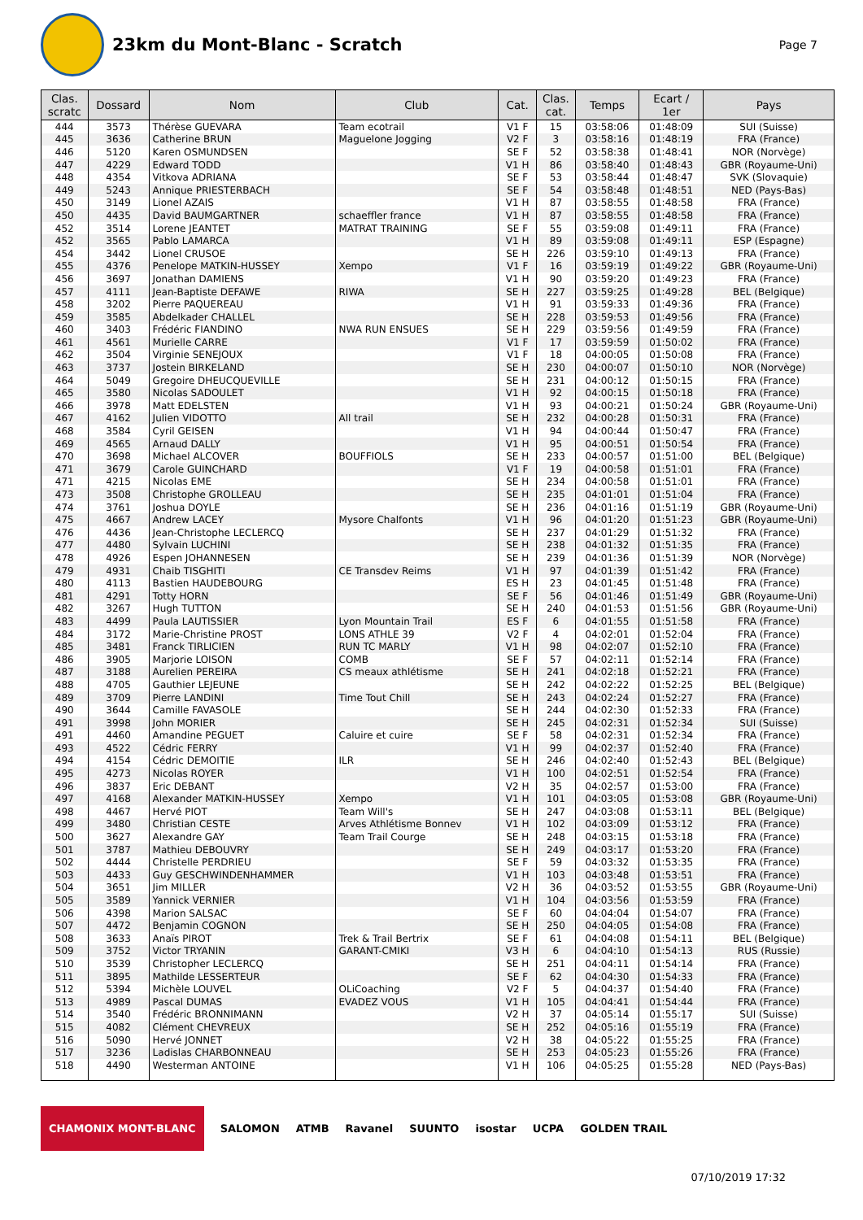23km du Mont-Blanc - Scratch
Page 7
| Clas. scratc | Dossard | Nom | Club | Cat. | Clas. cat. | Temps | Ecart / 1er | Pays |
| --- | --- | --- | --- | --- | --- | --- | --- | --- |
| 444 | 3573 | Thérèse GUEVARA | Team ecotrail | V1 F | 15 | 03:58:06 | 01:48:09 | SUI (Suisse) |
| 445 | 3636 | Catherine BRUN | Maguelone Jogging | V2 F | 3 | 03:58:16 | 01:48:19 | FRA (France) |
| 446 | 5120 | Karen OSMUNDSEN | | SE F | 52 | 03:58:38 | 01:48:41 | NOR (Norvège) |
| 447 | 4229 | Edward TODD | | V1 H | 86 | 03:58:40 | 01:48:43 | GBR (Royaume-Uni) |
| 448 | 4354 | Vitkova ADRIANA | | SE F | 53 | 03:58:44 | 01:48:47 | SVK (Slovaquie) |
| 449 | 5243 | Annique PRIESTERBACH | | SE F | 54 | 03:58:48 | 01:48:51 | NED (Pays-Bas) |
| 450 | 3149 | Lionel AZAIS | | V1 H | 87 | 03:58:55 | 01:48:58 | FRA (France) |
| 450 | 4435 | David BAUMGARTNER | schaeffler france | V1 H | 87 | 03:58:55 | 01:48:58 | FRA (France) |
| 452 | 3514 | Lorene JEANTET | MATRAT TRAINING | SE F | 55 | 03:59:08 | 01:49:11 | FRA (France) |
| 452 | 3565 | Pablo LAMARCA | | V1 H | 89 | 03:59:08 | 01:49:11 | ESP (Espagne) |
| 454 | 3442 | Lionel CRUSOE | | SE H | 226 | 03:59:10 | 01:49:13 | FRA (France) |
| 455 | 4376 | Penelope MATKIN-HUSSEY | Xempo | V1 F | 16 | 03:59:19 | 01:49:22 | GBR (Royaume-Uni) |
| 456 | 3697 | Jonathan DAMIENS | | V1 H | 90 | 03:59:20 | 01:49:23 | FRA (France) |
| 457 | 4111 | Jean-Baptiste DEFAWE | RIWA | SE H | 227 | 03:59:25 | 01:49:28 | BEL (Belgique) |
| 458 | 3202 | Pierre PAQUEREAU | | V1 H | 91 | 03:59:33 | 01:49:36 | FRA (France) |
| 459 | 3585 | Abdelkader CHALLEL | | SE H | 228 | 03:59:53 | 01:49:56 | FRA (France) |
| 460 | 3403 | Frédéric FIANDINO | NWA RUN ENSUES | SE H | 229 | 03:59:56 | 01:49:59 | FRA (France) |
| 461 | 4561 | Murielle CARRE | | V1 F | 17 | 03:59:59 | 01:50:02 | FRA (France) |
| 462 | 3504 | Virginie SENEJOUX | | V1 F | 18 | 04:00:05 | 01:50:08 | FRA (France) |
| 463 | 3737 | Jostein BIRKELAND | | SE H | 230 | 04:00:07 | 01:50:10 | NOR (Norvège) |
| 464 | 5049 | Gregoire DHEUCQUEVILLE | | SE H | 231 | 04:00:12 | 01:50:15 | FRA (France) |
| 465 | 3580 | Nicolas SADOULET | | V1 H | 92 | 04:00:15 | 01:50:18 | FRA (France) |
| 466 | 3978 | Matt EDELSTEN | | V1 H | 93 | 04:00:21 | 01:50:24 | GBR (Royaume-Uni) |
| 467 | 4162 | Julien VIDOTTO | All trail | SE H | 232 | 04:00:28 | 01:50:31 | FRA (France) |
| 468 | 3584 | Cyril GEISEN | | V1 H | 94 | 04:00:44 | 01:50:47 | FRA (France) |
| 469 | 4565 | Arnaud DALLY | | V1 H | 95 | 04:00:51 | 01:50:54 | FRA (France) |
| 470 | 3698 | Michael ALCOVER | BOUFFIOLS | SE H | 233 | 04:00:57 | 01:51:00 | BEL (Belgique) |
| 471 | 3679 | Carole GUINCHARD | | V1 F | 19 | 04:00:58 | 01:51:01 | FRA (France) |
| 471 | 4215 | Nicolas EME | | SE H | 234 | 04:00:58 | 01:51:01 | FRA (France) |
| 473 | 3508 | Christophe GROLLEAU | | SE H | 235 | 04:01:01 | 01:51:04 | FRA (France) |
| 474 | 3761 | Joshua DOYLE | | SE H | 236 | 04:01:16 | 01:51:19 | GBR (Royaume-Uni) |
| 475 | 4667 | Andrew LACEY | Mysore Chalfonts | V1 H | 96 | 04:01:20 | 01:51:23 | GBR (Royaume-Uni) |
| 476 | 4436 | Jean-Christophe LECLERCQ | | SE H | 237 | 04:01:29 | 01:51:32 | FRA (France) |
| 477 | 4480 | Sylvain LUCHINI | | SE H | 238 | 04:01:32 | 01:51:35 | FRA (France) |
| 478 | 4926 | Espen JOHANNESEN | | SE H | 239 | 04:01:36 | 01:51:39 | NOR (Norvège) |
| 479 | 4931 | Chaib TISGHITI | CE Transdev Reims | V1 H | 97 | 04:01:39 | 01:51:42 | FRA (France) |
| 480 | 4113 | Bastien HAUDEBOURG | | ES H | 23 | 04:01:45 | 01:51:48 | FRA (France) |
| 481 | 4291 | Totty HORN | | SE F | 56 | 04:01:46 | 01:51:49 | GBR (Royaume-Uni) |
| 482 | 3267 | Hugh TUTTON | | SE H | 240 | 04:01:53 | 01:51:56 | GBR (Royaume-Uni) |
| 483 | 4499 | Paula LAUTISSIER | Lyon Mountain Trail | ES F | 6 | 04:01:55 | 01:51:58 | FRA (France) |
| 484 | 3172 | Marie-Christine PROST | LONS ATHLE 39 | V2 F | 4 | 04:02:01 | 01:52:04 | FRA (France) |
| 485 | 3481 | Franck TIRLICIEN | RUN TC MARLY | V1 H | 98 | 04:02:07 | 01:52:10 | FRA (France) |
| 486 | 3905 | Marjorie LOISON | COMB | SE F | 57 | 04:02:11 | 01:52:14 | FRA (France) |
| 487 | 3188 | Aurelien PEREIRA | CS meaux athlétisme | SE H | 241 | 04:02:18 | 01:52:21 | FRA (France) |
| 488 | 4705 | Gauthier LEJEUNE | | SE H | 242 | 04:02:22 | 01:52:25 | BEL (Belgique) |
| 489 | 3709 | Pierre LANDINI | Time Tout Chill | SE H | 243 | 04:02:24 | 01:52:27 | FRA (France) |
| 490 | 3644 | Camille FAVASOLE | | SE H | 244 | 04:02:30 | 01:52:33 | FRA (France) |
| 491 | 3998 | John MORIER | | SE H | 245 | 04:02:31 | 01:52:34 | SUI (Suisse) |
| 491 | 4460 | Amandine PEGUET | Caluire et cuire | SE F | 58 | 04:02:31 | 01:52:34 | FRA (France) |
| 493 | 4522 | Cédric FERRY | | V1 H | 99 | 04:02:37 | 01:52:40 | FRA (France) |
| 494 | 4154 | Cédric DEMOITIE | ILR | SE H | 246 | 04:02:40 | 01:52:43 | BEL (Belgique) |
| 495 | 4273 | Nicolas ROYER | | V1 H | 100 | 04:02:51 | 01:52:54 | FRA (France) |
| 496 | 3837 | Eric DEBANT | | V2 H | 35 | 04:02:57 | 01:53:00 | FRA (France) |
| 497 | 4168 | Alexander MATKIN-HUSSEY | Xempo | V1 H | 101 | 04:03:05 | 01:53:08 | GBR (Royaume-Uni) |
| 498 | 4467 | Hervé PIOT | Team Will's | SE H | 247 | 04:03:08 | 01:53:11 | BEL (Belgique) |
| 499 | 3480 | Christian CESTE | Arves Athlétisme Bonnev | V1 H | 102 | 04:03:09 | 01:53:12 | FRA (France) |
| 500 | 3627 | Alexandre GAY | Team Trail Courge | SE H | 248 | 04:03:15 | 01:53:18 | FRA (France) |
| 501 | 3787 | Mathieu DEBOUVRY | | SE H | 249 | 04:03:17 | 01:53:20 | FRA (France) |
| 502 | 4444 | Christelle PERDRIEU | | SE F | 59 | 04:03:32 | 01:53:35 | FRA (France) |
| 503 | 4433 | Guy GESCHWINDENHAMMER | | V1 H | 103 | 04:03:48 | 01:53:51 | FRA (France) |
| 504 | 3651 | Jim MILLER | | V2 H | 36 | 04:03:52 | 01:53:55 | GBR (Royaume-Uni) |
| 505 | 3589 | Yannick VERNIER | | V1 H | 104 | 04:03:56 | 01:53:59 | FRA (France) |
| 506 | 4398 | Marion SALSAC | | SE F | 60 | 04:04:04 | 01:54:07 | FRA (France) |
| 507 | 4472 | Benjamin COGNON | | SE H | 250 | 04:04:05 | 01:54:08 | FRA (France) |
| 508 | 3633 | Anaïs PIROT | Trek & Trail Bertrix | SE F | 61 | 04:04:08 | 01:54:11 | BEL (Belgique) |
| 509 | 3752 | Victor TRYANIN | GARANT-CMIKI | V3 H | 6 | 04:04:10 | 01:54:13 | RUS (Russie) |
| 510 | 3539 | Christopher LECLERCQ | | SE H | 251 | 04:04:11 | 01:54:14 | FRA (France) |
| 511 | 3895 | Mathilde LESSERTEUR | | SE F | 62 | 04:04:30 | 01:54:33 | FRA (France) |
| 512 | 5394 | Michèle LOUVEL | OLiCoaching | V2 F | 5 | 04:04:37 | 01:54:40 | FRA (France) |
| 513 | 4989 | Pascal DUMAS | EVADEZ VOUS | V1 H | 105 | 04:04:41 | 01:54:44 | FRA (France) |
| 514 | 3540 | Frédéric BRONNIMANN | | V2 H | 37 | 04:05:14 | 01:55:17 | SUI (Suisse) |
| 515 | 4082 | Clément CHEVREUX | | SE H | 252 | 04:05:16 | 01:55:19 | FRA (France) |
| 516 | 5090 | Hervé JONNET | | V2 H | 38 | 04:05:22 | 01:55:25 | FRA (France) |
| 517 | 3236 | Ladislas CHARBONNEAU | | SE H | 253 | 04:05:23 | 01:55:26 | FRA (France) |
| 518 | 4490 | Westerman ANTOINE | | V1 H | 106 | 04:05:25 | 01:55:28 | NED (Pays-Bas) |
CHAMONIX MONT-BLANC SALOMON ATMB Ravanel SUUNTO isostar UCPA GOLDEN TRAIL
07/10/2019 17:32